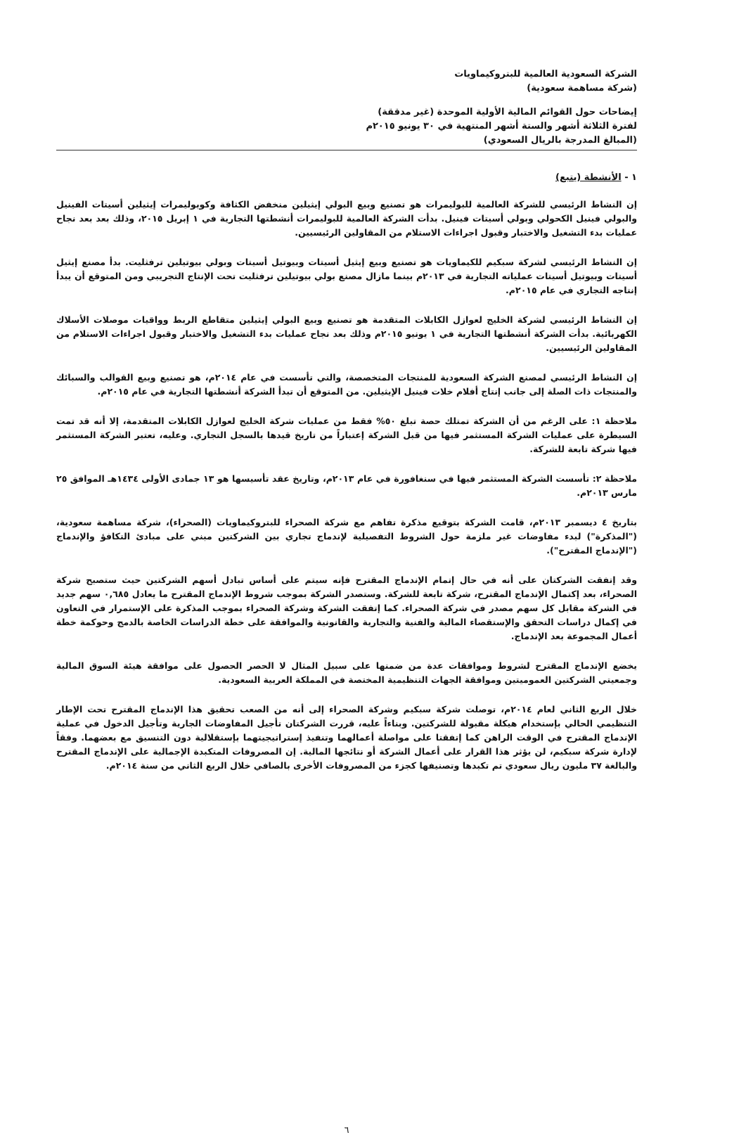الشركة السعودية العالمية للبتروكيماويات
(شركة مساهمة سعودية)
إيضاحات حول القوائم المالية الأولية الموحدة (غير مدققة)
لفترة الثلاثة أشهر والستة أشهر المنتهية في ٣٠ يونيو ٢٠١٥م
(المبالغ المدرجة بالريال السعودي)
١ - الأنشطة (يتبع)
إن النشاط الرئيسي للشركة العالمية للبوليمرات هو تصنيع وبيع البولي إيثيلين منخفض الكثافة وكوبوليمرات إيثيلين أسيتات الفينيل والبولي فينيل الكحولي وبولي أسيتات فينيل. بدأت الشركة العالمية للبوليمرات أنشطتها التجارية في ١ إبريل ٢٠١٥، وذلك بعد بعد نجاح عمليات بدء التشغيل والاختبار وقبول اجراءات الاستلام من المقاولين الرئيسيين.
إن النشاط الرئيسي لشركة سبكيم للكيماويات هو تصنيع وبيع إيثيل أسيتات وبيوتيل أسيتات وبولي بيوتيلين ترفثليت. بدأ مصنع إيثيل أسيتات وبيوتيل أسيتات عملياته التجارية في ٢٠١٣م بينما مازال مصنع بولي بيوتيلين ترفثليت تحت الإنتاج التجريبي ومن المتوقع أن يبدأ إنتاجه التجاري في عام ٢٠١٥م.
إن النشاط الرئيسي لشركة الخليج لعوازل الكابلات المتقدمة هو تصنيع وبيع البولي إيثيلين متقاطع الربط وواقيات موصلات الأسلاك الكهربائية. بدأت الشركة أنشطتها التجارية في ١ يونيو ٢٠١٥م وذلك بعد نجاح عمليات بدء التشغيل والاختبار وقبول اجراءات الاستلام من المقاولين الرئيسيين.
إن النشاط الرئيسي لمصنع الشركة السعودية للمنتجات المتخصصة، والتي تأسست في عام ٢٠١٤م، هو تصنيع وبيع القوالب والسبائك والمنتجات ذات الصلة إلى جانب إنتاج أفلام خلات فينيل الإيثيلين. من المتوقع أن تبدأ الشركة أنشطتها التجارية في عام ٢٠١٥م.
ملاحظة ١: على الرغم من أن الشركة تمتلك حصة تبلغ ٥٠% فقط من عمليات شركة الخليج لعوازل الكابلات المتقدمة، إلا أنه قد تمت السيطرة على عمليات الشركة المستثمر فيها من قبل الشركة إعتباراً من تاريخ قيدها بالسجل التجاري. وعليه، تعتبر الشركة المستثمر فيها شركة تابعة للشركة.
ملاحظة ٢: تأسست الشركة المستثمر فيها في سنغافورة في عام ٢٠١٣م، وتاريخ عقد تأسيسها هو ١٣ جمادى الأولى ١٤٣٤هـ الموافق ٢٥ مارس ٢٠١٣م.
بتاريخ ٤ ديسمبر ٢٠١٣م، قامت الشركة بتوقيع مذكرة تفاهم مع شركة الصحراء للبتروكيماويات (الصحراء)، شركة مساهمة سعودية، ("المذكرة") لبدء مفاوضات غير ملزمة حول الشروط التفصيلية لإندماج تجاري بين الشركتين مبني على مبادئ التكافؤ والإندماج ("الإندماج المقترح").
وقد إتفقت الشركتان على أنه في حال إتمام الإندماج المقترح فإنه سيتم على أساس تبادل أسهم الشركتين حيث ستصبح شركة الصحراء، بعد إكتمال الإندماج المقترح، شركة تابعة للشركة. وستصدر الشركة بموجب شروط الإندماج المقترح ما يعادل ٠,٦٨٥ سهم جديد في الشركة مقابل كل سهم مصدر في شركة الصحراء. كما إتفقت الشركة وشركة الصحراء بموجب المذكرة على الإستمرار في التعاون في إكمال دراسات التحقق والإستقصاء المالية والفنية والتجارية والقانونية والموافقة على خطة الدراسات الخاصة بالدمج وحوكمة خطة أعمال المجموعة بعد الإندماج.
يخضع الإندماج المقترح لشروط وموافقات عدة من ضمنها على سبيل المثال لا الحصر الحصول على موافقة هيئة السوق المالية وجمعيتي الشركتين العموميتين وموافقة الجهات التنظيمية المختصة في المملكة العربية السعودية.
خلال الربع الثاني لعام ٢٠١٤م، توصلت شركة سبكيم وشركة الصحراء إلى أنه من الصعب تحقيق هذا الإندماج المقترح تحت الإطار التنظيمي الحالي بإستخدام هيكلة مقبولة للشركتين. وبناءاً عليه، قررت الشركتان تأجيل المفاوضات الجارية وتأجيل الدخول في عملية الإندماج المقترح في الوقت الراهن كما إتفقتا على مواصلة أعمالهما وتنفيذ إستراتيجيتهما بإستقلالية دون التنسيق مع بعضهما. وفقاً لإدارة شركة سبكيم، لن يؤثر هذا القرار على أعمال الشركة أو نتائجها المالية. إن المصروفات المتكبدة الإجمالية على الإندماج المقترح والبالغة ٣٧ مليون ريال سعودي تم تكبدها وتصنيفها كجزء من المصروفات الأخرى بالصافي خلال الربع الثاني من سنة ٢٠١٤م.
٦